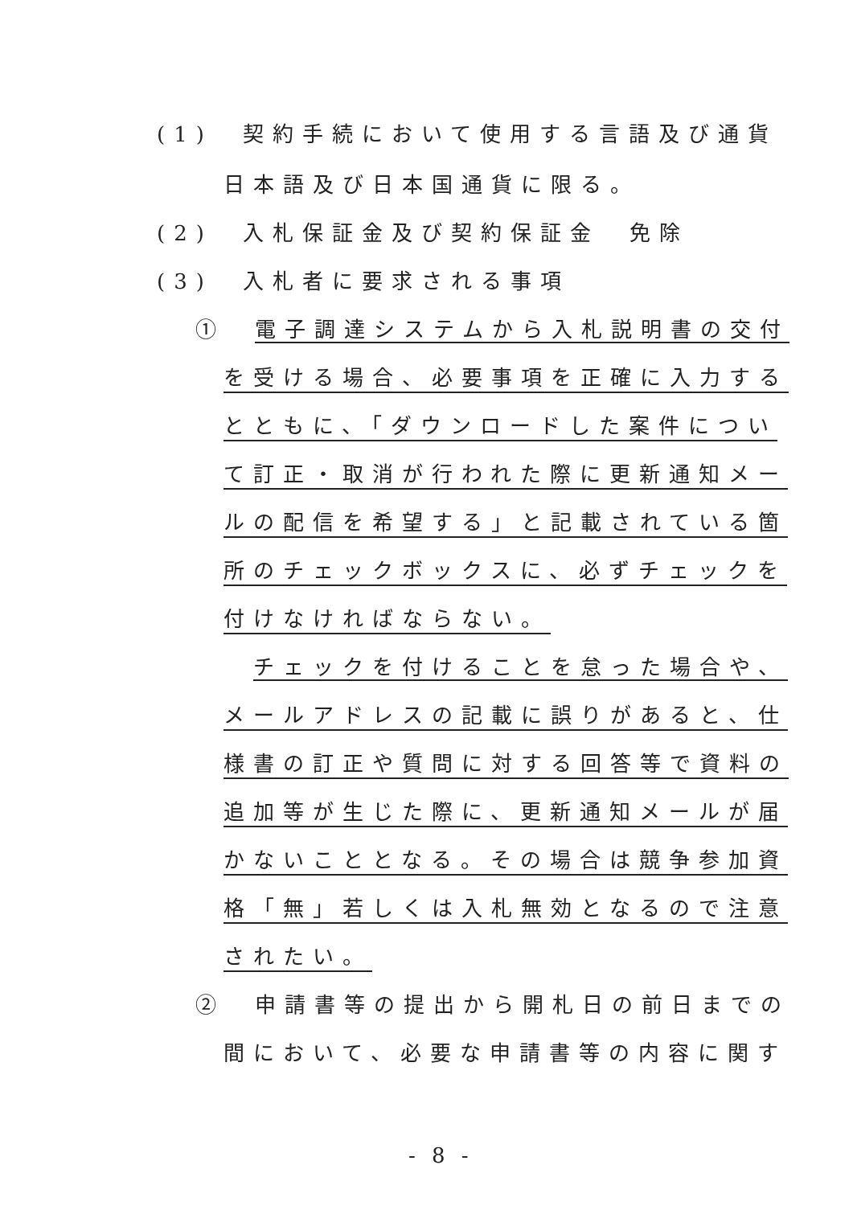(1)　契約手続において使用する言語及び通貨
日本語及び日本国通貨に限る。
(2)　入札保証金及び契約保証金　免除
(3)　入札者に要求される事項
①　電子調達システムから入札説明書の交付
を受ける場合、必要事項を正確に入力する
とともに、「ダウンロードした案件につい
て訂正・取消が行われた際に更新通知メー
ルの配信を希望する」と記載されている箇
所のチェックボックスに、必ずチェックを
付けなければならない。
　チェックを付けることを怠った場合や、
メールアドレスの記載に誤りがあると、仕
様書の訂正や質問に対する回答等で資料の
追加等が生じた際に、更新通知メールが届
かないこととなる。その場合は競争参加資
格「無」若しくは入札無効となるので注意
されたい。
②　申請書等の提出から開札日の前日までの
間において、必要な申請書等の内容に関す
- 8 -